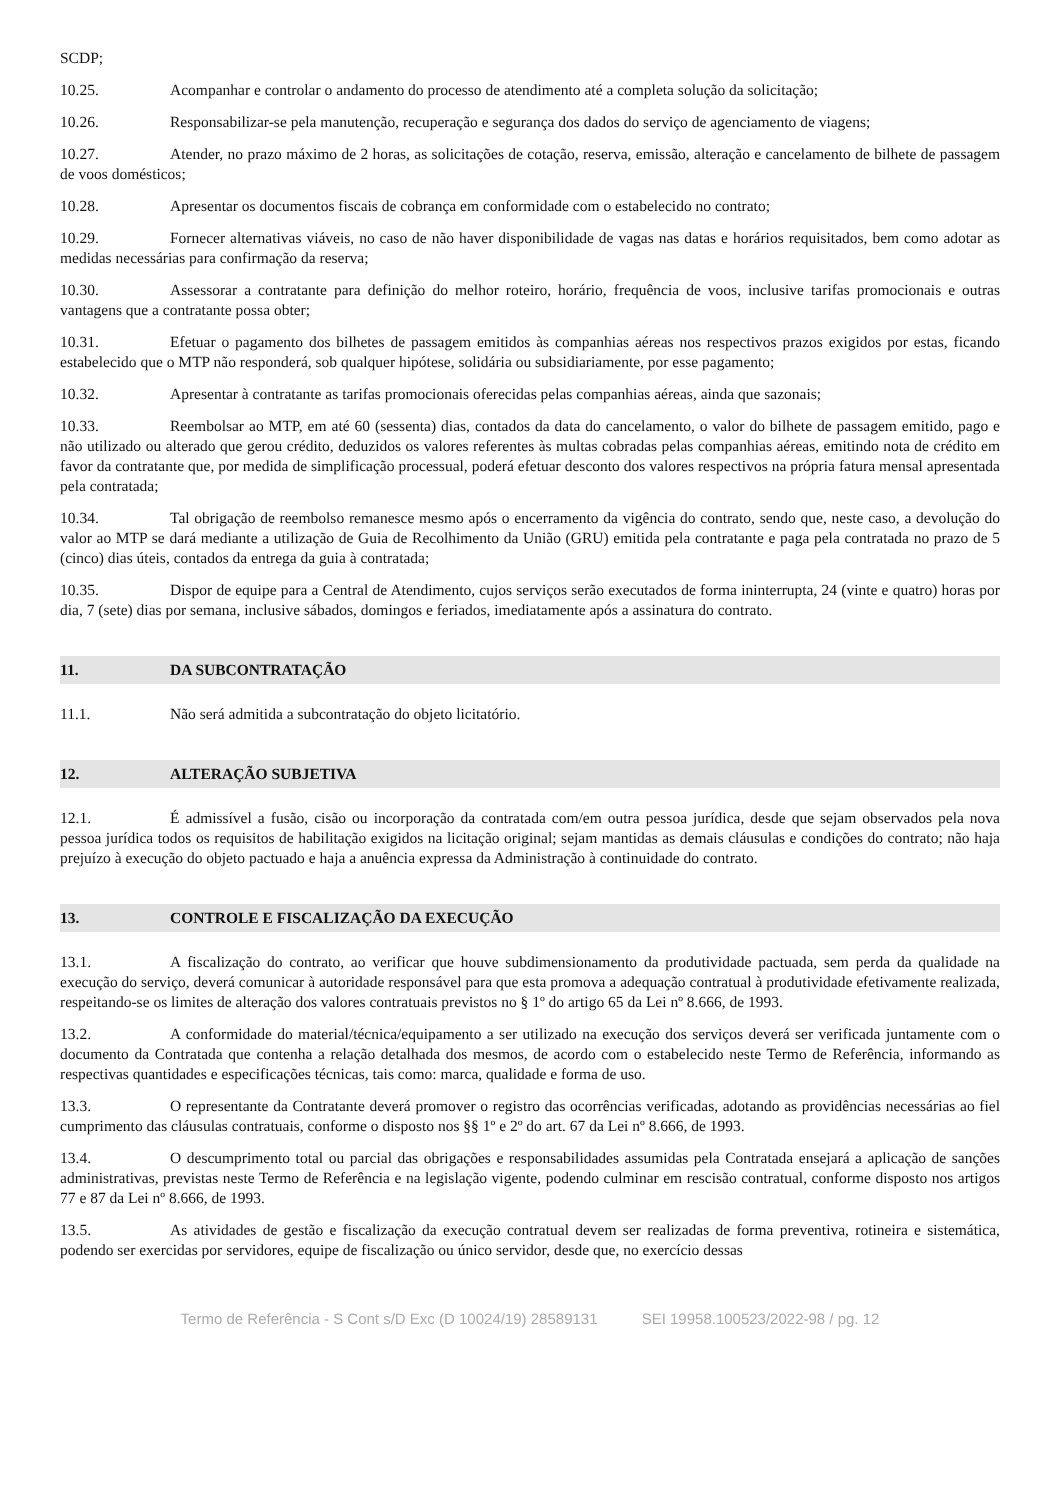SCDP;
10.25. Acompanhar e controlar o andamento do processo de atendimento até a completa solução da solicitação;
10.26. Responsabilizar-se pela manutenção, recuperação e segurança dos dados do serviço de agenciamento de viagens;
10.27. Atender, no prazo máximo de 2 horas, as solicitações de cotação, reserva, emissão, alteração e cancelamento de bilhete de passagem de voos domésticos;
10.28. Apresentar os documentos fiscais de cobrança em conformidade com o estabelecido no contrato;
10.29. Fornecer alternativas viáveis, no caso de não haver disponibilidade de vagas nas datas e horários requisitados, bem como adotar as medidas necessárias para confirmação da reserva;
10.30. Assessorar a contratante para definição do melhor roteiro, horário, frequência de voos, inclusive tarifas promocionais e outras vantagens que a contratante possa obter;
10.31. Efetuar o pagamento dos bilhetes de passagem emitidos às companhias aéreas nos respectivos prazos exigidos por estas, ficando estabelecido que o MTP não responderá, sob qualquer hipótese, solidária ou subsidiariamente, por esse pagamento;
10.32. Apresentar à contratante as tarifas promocionais oferecidas pelas companhias aéreas, ainda que sazonais;
10.33. Reembolsar ao MTP, em até 60 (sessenta) dias, contados da data do cancelamento, o valor do bilhete de passagem emitido, pago e não utilizado ou alterado que gerou crédito, deduzidos os valores referentes às multas cobradas pelas companhias aéreas, emitindo nota de crédito em favor da contratante que, por medida de simplificação processual, poderá efetuar desconto dos valores respectivos na própria fatura mensal apresentada pela contratada;
10.34. Tal obrigação de reembolso remanesce mesmo após o encerramento da vigência do contrato, sendo que, neste caso, a devolução do valor ao MTP se dará mediante a utilização de Guia de Recolhimento da União (GRU) emitida pela contratante e paga pela contratada no prazo de 5 (cinco) dias úteis, contados da entrega da guia à contratada;
10.35. Dispor de equipe para a Central de Atendimento, cujos serviços serão executados de forma ininterrupta, 24 (vinte e quatro) horas por dia, 7 (sete) dias por semana, inclusive sábados, domingos e feriados, imediatamente após a assinatura do contrato.
11. DA SUBCONTRATAÇÃO
11.1. Não será admitida a subcontratação do objeto licitatório.
12. ALTERAÇÃO SUBJETIVA
12.1. É admissível a fusão, cisão ou incorporação da contratada com/em outra pessoa jurídica, desde que sejam observados pela nova pessoa jurídica todos os requisitos de habilitação exigidos na licitação original; sejam mantidas as demais cláusulas e condições do contrato; não haja prejuízo à execução do objeto pactuado e haja a anuência expressa da Administração à continuidade do contrato.
13. CONTROLE E FISCALIZAÇÃO DA EXECUÇÃO
13.1. A fiscalização do contrato, ao verificar que houve subdimensionamento da produtividade pactuada, sem perda da qualidade na execução do serviço, deverá comunicar à autoridade responsável para que esta promova a adequação contratual à produtividade efetivamente realizada, respeitando-se os limites de alteração dos valores contratuais previstos no § 1º do artigo 65 da Lei nº 8.666, de 1993.
13.2. A conformidade do material/técnica/equipamento a ser utilizado na execução dos serviços deverá ser verificada juntamente com o documento da Contratada que contenha a relação detalhada dos mesmos, de acordo com o estabelecido neste Termo de Referência, informando as respectivas quantidades e especificações técnicas, tais como: marca, qualidade e forma de uso.
13.3. O representante da Contratante deverá promover o registro das ocorrências verificadas, adotando as providências necessárias ao fiel cumprimento das cláusulas contratuais, conforme o disposto nos §§ 1º e 2º do art. 67 da Lei nº 8.666, de 1993.
13.4. O descumprimento total ou parcial das obrigações e responsabilidades assumidas pela Contratada ensejará a aplicação de sanções administrativas, previstas neste Termo de Referência e na legislação vigente, podendo culminar em rescisão contratual, conforme disposto nos artigos 77 e 87 da Lei nº 8.666, de 1993.
13.5. As atividades de gestão e fiscalização da execução contratual devem ser realizadas de forma preventiva, rotineira e sistemática, podendo ser exercidas por servidores, equipe de fiscalização ou único servidor, desde que, no exercício dessas
Termo de Referência - S Cont s/D Exc (D 10024/19) 28589131 SEI 19958.100523/2022-98 / pg. 12